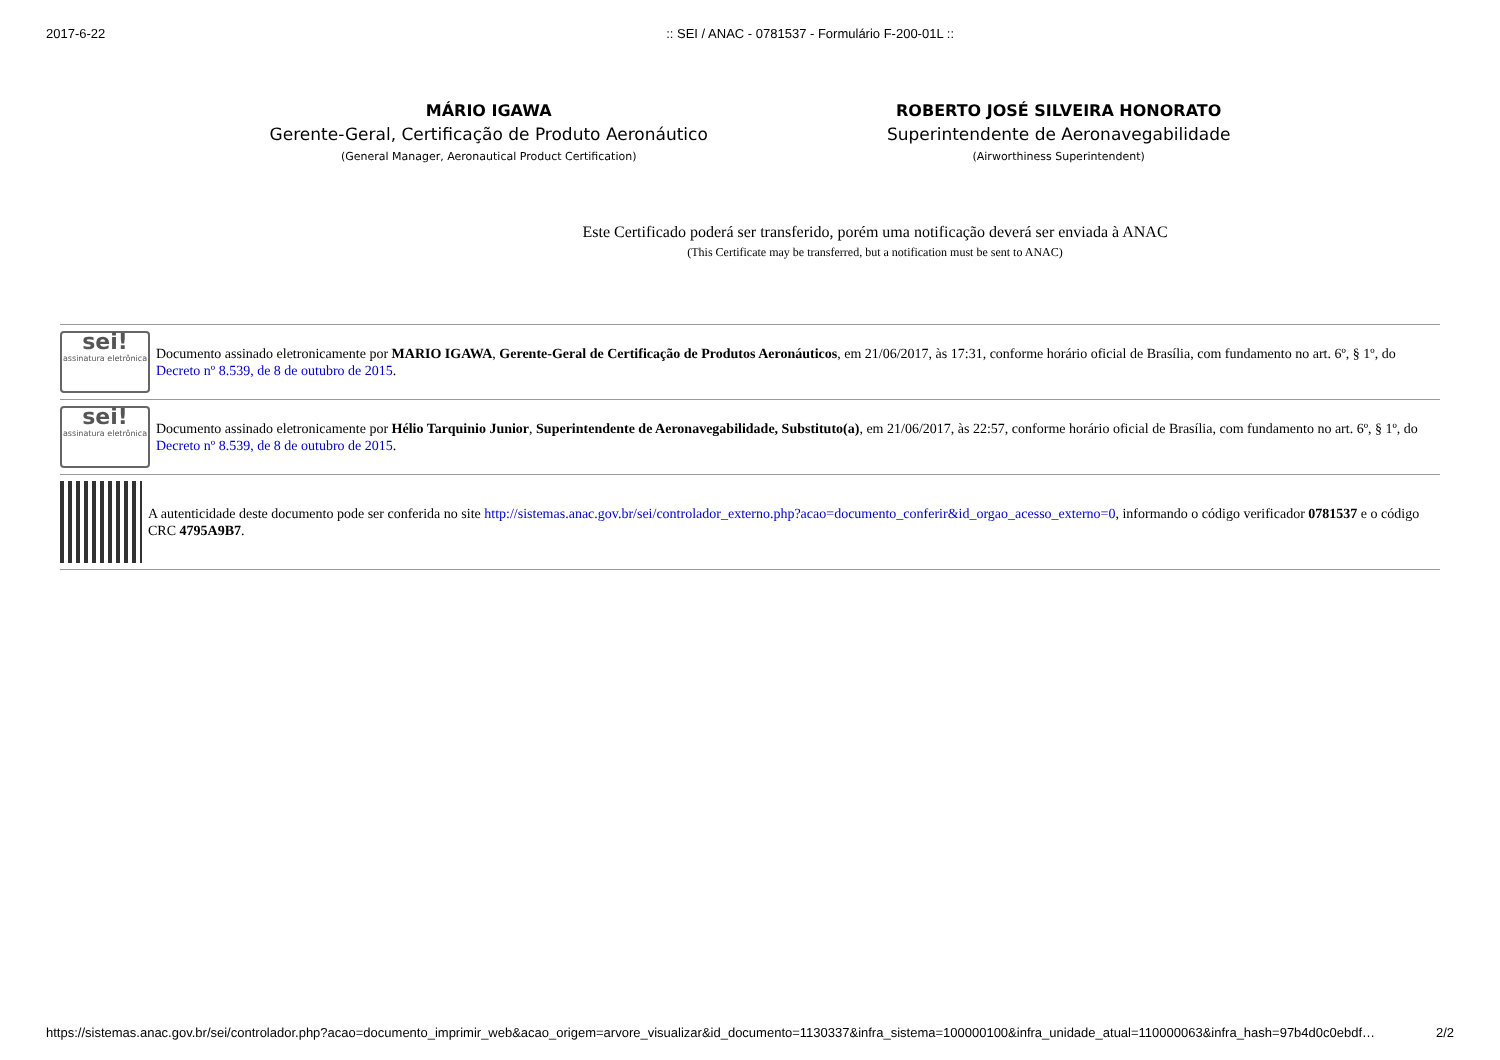2017-6-22:: SEI / ANAC - 0781537 - Formulário F-200-01L ::
MÁRIO IGAWA
Gerente-Geral, Certificação de Produto Aeronáutico
(General Manager, Aeronautical Product Certification)
ROBERTO JOSÉ SILVEIRA HONORATO
Superintendente de Aeronavegabilidade
(Airworthiness Superintendent)
Este Certificado poderá ser transferido, porém uma notificação deverá ser enviada à ANAC
(This Certificate may be transferred, but a notification must be sent to ANAC)
sei!
assinatura eletrônica
Documento assinado eletronicamente por MARIO IGAWA, Gerente-Geral de Certificação de Produtos Aeronáuticos, em 21/06/2017, às 17:31, conforme horário oficial de Brasília, com fundamento no art. 6º, § 1º, do Decreto nº 8.539, de 8 de outubro de 2015.
sei!
assinatura eletrônica
Documento assinado eletronicamente por Hélio Tarquinio Junior, Superintendente de Aeronavegabilidade, Substituto(a), em 21/06/2017, às 22:57, conforme horário oficial de Brasília, com fundamento no art. 6º, § 1º, do Decreto nº 8.539, de 8 de outubro de 2015.
A autenticidade deste documento pode ser conferida no site http://sistemas.anac.gov.br/sei/controlador_externo.php?acao=documento_conferir&id_orgao_acesso_externo=0, informando o código verificador 0781537 e o código CRC 4795A9B7.
https://sistemas.anac.gov.br/sei/controlador.php?acao=documento_imprimir_web&acao_origem=arvore_visualizar&id_documento=1130337&infra_sistema=100000100&infra_unidade_atual=110000063&infra_hash=97b4d0c0ebdf… 2/2